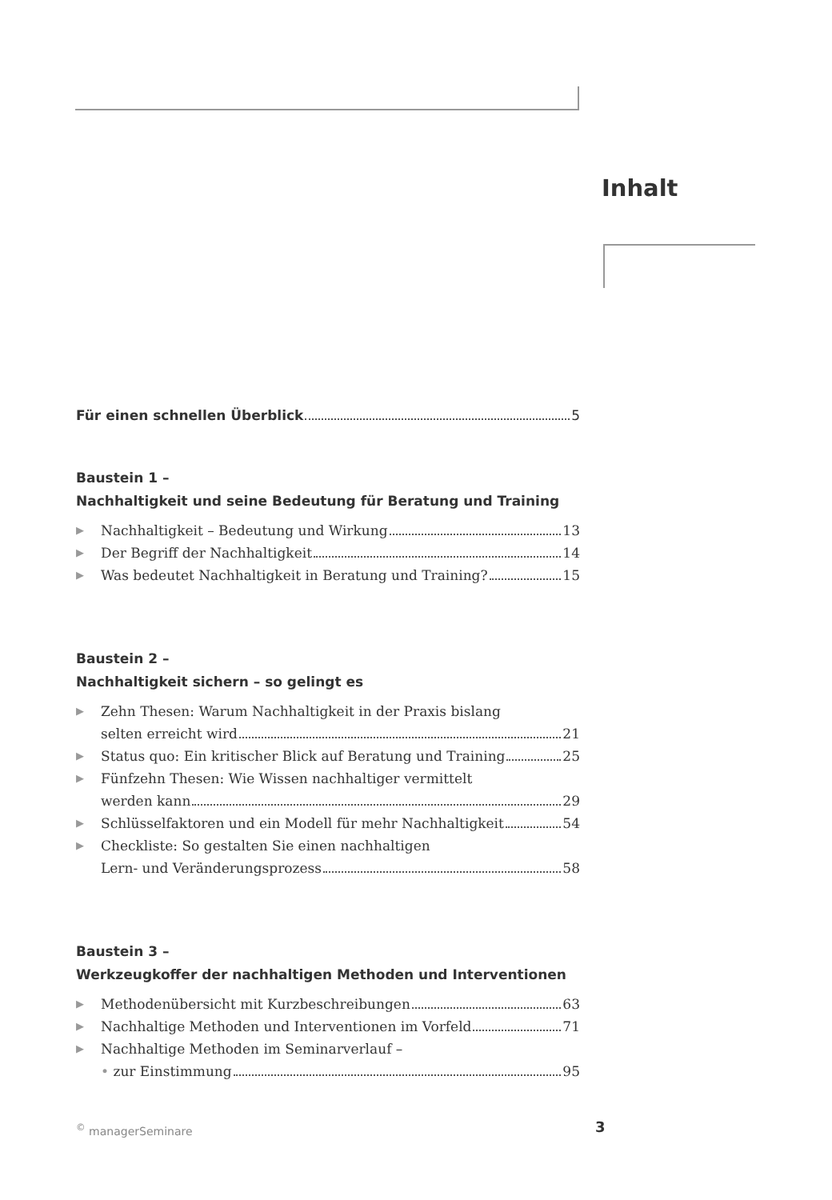Inhalt
Für einen schnellen Überblick 5
Baustein 1 –
Nachhaltigkeit und seine Bedeutung für Beratung und Training
▶ Nachhaltigkeit – Bedeutung und Wirkung 13
▶ Der Begriff der Nachhaltigkeit 14
▶ Was bedeutet Nachhaltigkeit in Beratung und Training? 15
Baustein 2 –
Nachhaltigkeit sichern – so gelingt es
▶ Zehn Thesen: Warum Nachhaltigkeit in der Praxis bislang
selten erreicht wird 21
▶ Status quo: Ein kritischer Blick auf Beratung und Training 25
▶ Fünfzehn Thesen: Wie Wissen nachhaltiger vermittelt
werden kann 29
▶ Schlüsselfaktoren und ein Modell für mehr Nachhaltigkeit 54
▶ Checkliste: So gestalten Sie einen nachhaltigen
Lern- und Veränderungsprozess 58
Baustein 3 –
Werkzeugkoffer der nachhaltigen Methoden und Interventionen
▶ Methodenübersicht mit Kurzbeschreibungen 63
▶ Nachhaltige Methoden und Interventionen im Vorfeld 71
▶ Nachhaltige Methoden im Seminarverlauf –
• zur Einstimmung 95
<sup>©</sup> managerSeminare 3